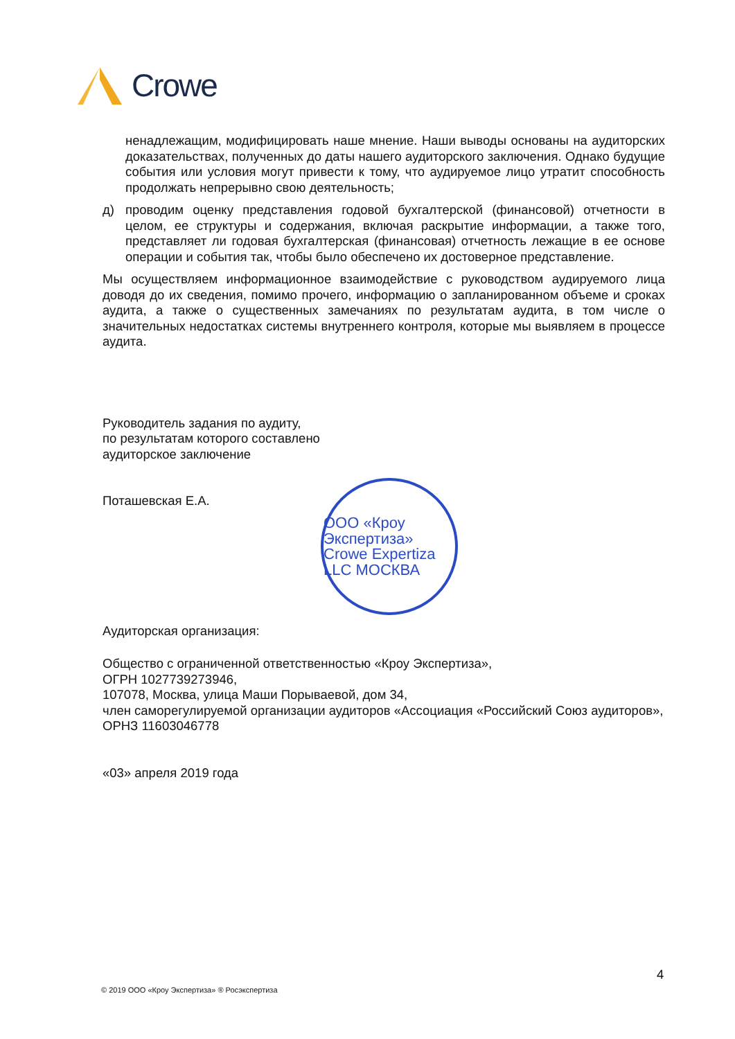Crowe
ненадлежащим, модифицировать наше мнение. Наши выводы основаны на аудиторских доказательствах, полученных до даты нашего аудиторского заключения. Однако будущие события или условия могут привести к тому, что аудируемое лицо утратит способность продолжать непрерывно свою деятельность;
д) проводим оценку представления годовой бухгалтерской (финансовой) отчетности в целом, ее структуры и содержания, включая раскрытие информации, а также того, представляет ли годовая бухгалтерская (финансовая) отчетность лежащие в ее основе операции и события так, чтобы было обеспечено их достоверное представление.
Мы осуществляем информационное взаимодействие с руководством аудируемого лица доводя до их сведения, помимо прочего, информацию о запланированном объеме и сроках аудита, а также о существенных замечаниях по результатам аудита, в том числе о значительных недостатках системы внутреннего контроля, которые мы выявляем в процессе аудита.
Руководитель задания по аудиту,
по результатам которого составлено
аудиторское заключение
Поташевская Е.А.
Аудиторская организация:
Общество с ограниченной ответственностью «Кроу Экспертиза»,
ОГРН 1027739273946,
107078, Москва, улица Маши Порываевой, дом 34,
член саморегулируемой организации аудиторов «Ассоциация «Российский Союз аудиторов»,
ОРНЗ 11603046778
«03» апреля 2019 года
ООО «Кроу Экспертиза» Crowe Expertiza LLC МОСКВА
4
© 2019 ООО «Кроу Экспертиза» ® Росэкспертиза